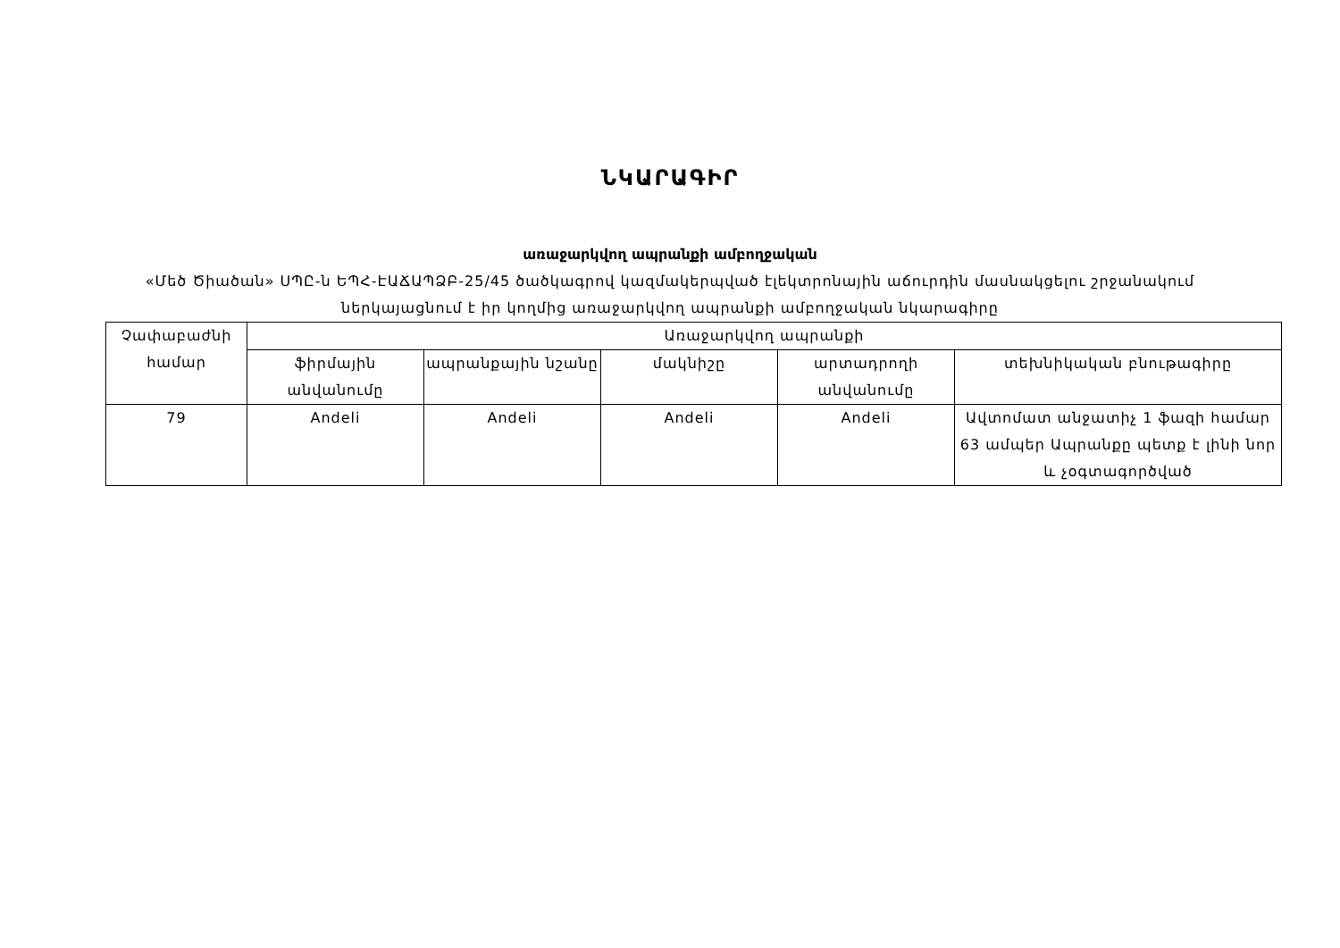ՆԿԱՐԱԳԻՐ
առաջարկվող ապրանքի ամբողջական
«Մեծ Ծիածան» ՍՊԸ-ն ԵՊՀ-ԷԱՃԱՊՁԲ-25/45 ծածկագրով կազմակերպված էլեկտրոնային աճուրդին մասնակցելու շրջանակում ներկայացնում է իր կողմից առաջարկվող ապրանքի ամբողջական նկարագիրը
| Չափաբաժնի համար | Առաջարկվող ապրանքի | | | | |
| --- | --- | --- | --- | --- | --- |
| | ֆիրմային անվանումը | ապրանքային նշանը | մակնիշը | արտադրողի անվանումը | տեխնիկական բնութագիրը |
| 79 | Andeli | Andeli | Andeli | Andeli | Ավտոմատ անջատիչ 1 ֆազի համար 63 ամպեր Ապրանքը պետք է լինի նոր և չօգտագործված |